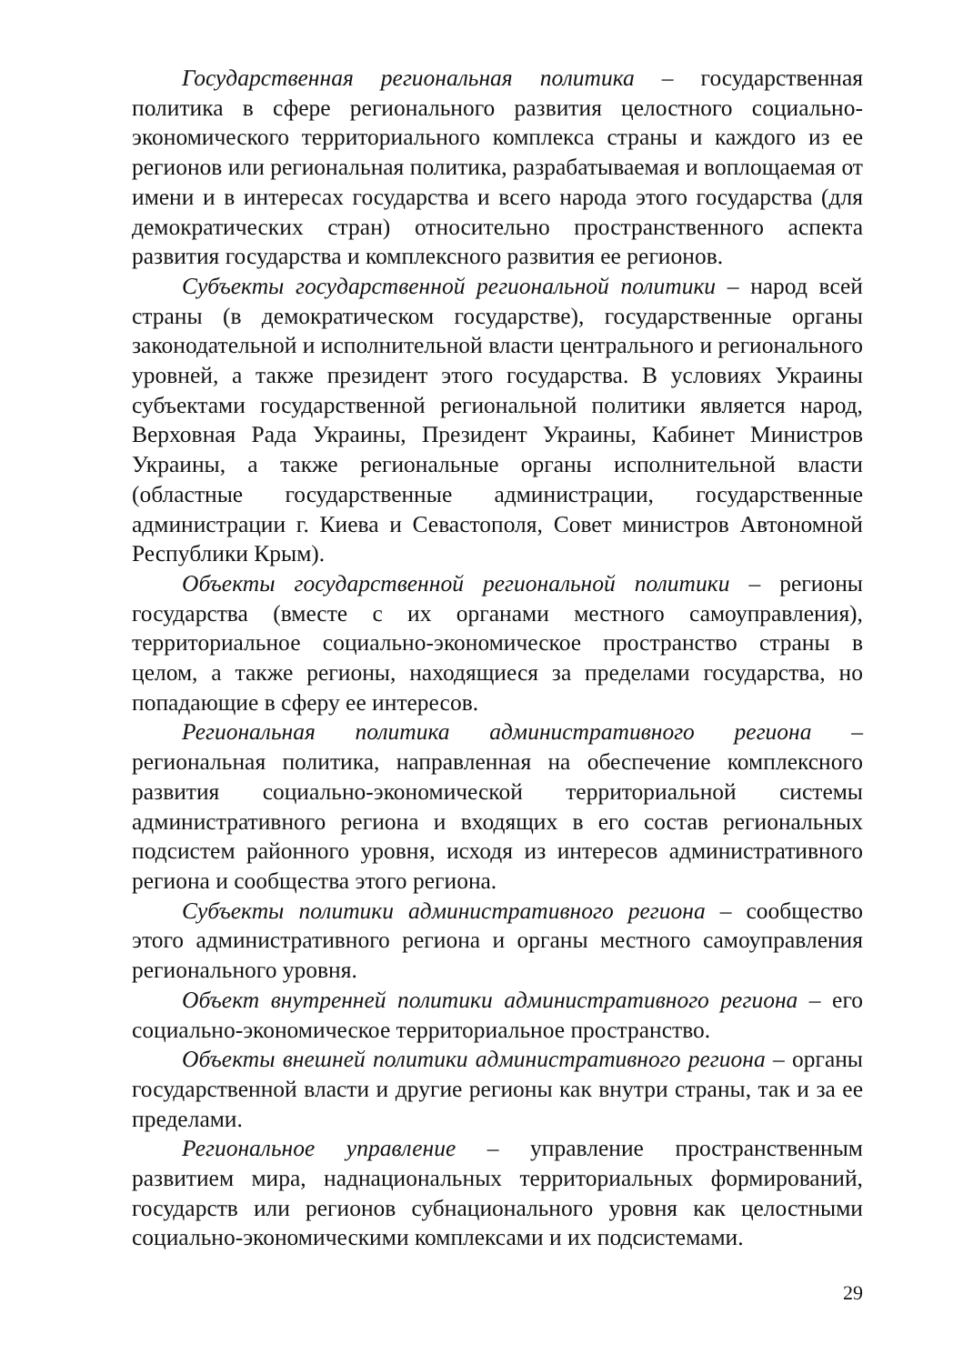Государственная региональная политика – государственная политика в сфере регионального развития целостного социально-экономического территориального комплекса страны и каждого из ее регионов или региональная политика, разрабатываемая и воплощаемая от имени и в интересах государства и всего народа этого государства (для демократических стран) относительно пространственного аспекта развития государства и комплексного развития ее регионов.
Субъекты государственной региональной политики – народ всей страны (в демократическом государстве), государственные органы законодательной и исполнительной власти центрального и регионального уровней, а также президент этого государства. В условиях Украины субъектами государственной региональной политики является народ, Верховная Рада Украины, Президент Украины, Кабинет Министров Украины, а также региональные органы исполнительной власти (областные государственные администрации, государственные администрации г. Киева и Севастополя, Совет министров Автономной Республики Крым).
Объекты государственной региональной политики – регионы государства (вместе с их органами местного самоуправления), территориальное социально-экономическое пространство страны в целом, а также регионы, находящиеся за пределами государства, но попадающие в сферу ее интересов.
Региональная политика административного региона – региональная политика, направленная на обеспечение комплексного развития социально-экономической территориальной системы административного региона и входящих в его состав региональных подсистем районного уровня, исходя из интересов административного региона и сообщества этого региона.
Субъекты политики административного региона – сообщество этого административного региона и органы местного самоуправления регионального уровня.
Объект внутренней политики административного региона – его социально-экономическое территориальное пространство.
Объекты внешней политики административного региона – органы государственной власти и другие регионы как внутри страны, так и за ее пределами.
Региональное управление – управление пространственным развитием мира, наднациональных территориальных формирований, государств или регионов субнационального уровня как целостными социально-экономическими комплексами и их подсистемами.
29